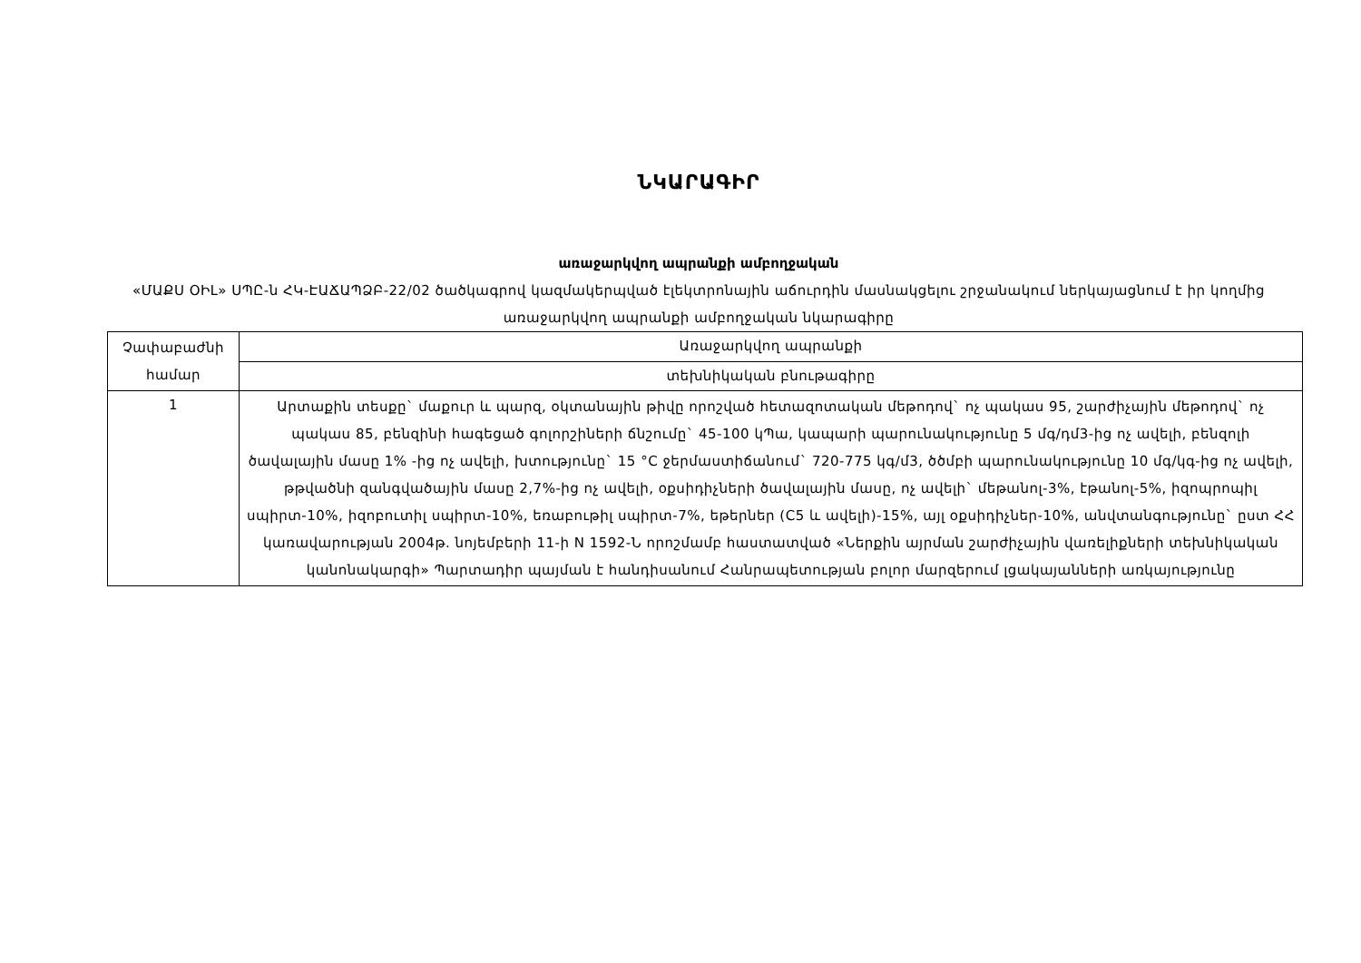ՆԿԱՐԱԳԻՐ
առաջարկվող ապրանքի ամբողջական
«ՄԱՔՍ ՕԻԼ» ՍՊԸ-ն ՀԿ-ԷԱՃԱՊՁԲ-22/02 ծածկագրով կազմակերպված էլեկտրոնային աճուրդին մասնակցելու շրջանակում ներկայացնում է իր կողմից առաջարկվող ապրանքի ամբողջական նկարագիրը
| Չափաբաժնի համար | Առաջարկվող ապրանքի |
| | տեխնիկական բնութագիրը |
| 1 | Արտաքին տեսքը` մաքուր և պարզ, օկտանային թիվը որոշված հետազոտական մեթոդով` ոչ պակաս 95, շարժիչային մեթոդով` ոչ պակաս 85, բենզինի հագեցած գոլորշիների ճնշումը` 45-100 կՊա, կապարի պարունակությունը 5 մգ/դմ3-ից ոչ ավելի, բենզոլի ծավալային մասը 1% -ից ոչ ավելի, խտությունը` 15 °C ջերմաստիճանում` 720-775 կգ/մ3, ծծմբի պարունակությունը 10 մգ/կգ-ից ոչ ավելի, թթվածնի զանգվածային մասը 2,7%-ից ոչ ավելի, օքսիդիչների ծավալային մասը, ոչ ավելի` մեթանոլ-3%, էթանոլ-5%, իզոպրոպիլ սպիրտ-10%, իզոբուտիլ սպիրտ-10%, եռաբութիլ սպիրտ-7%, եթերներ (C5 և ավելի)-15%, այլ օքսիդիչներ-10%, անվտանգությունը` ըստ ՀՀ կառավարության 2004թ. նոյեմբերի 11-ի N 1592-Ն որոշմամբ հաստատված «Ներքին այրման շարժիչային վառելիքների տեխնիկական կանոնակարգի» Պարտադիր պայման է հանդիսանում Հանրապետության բոլոր մարզերում լցակայանների առկայությունը |